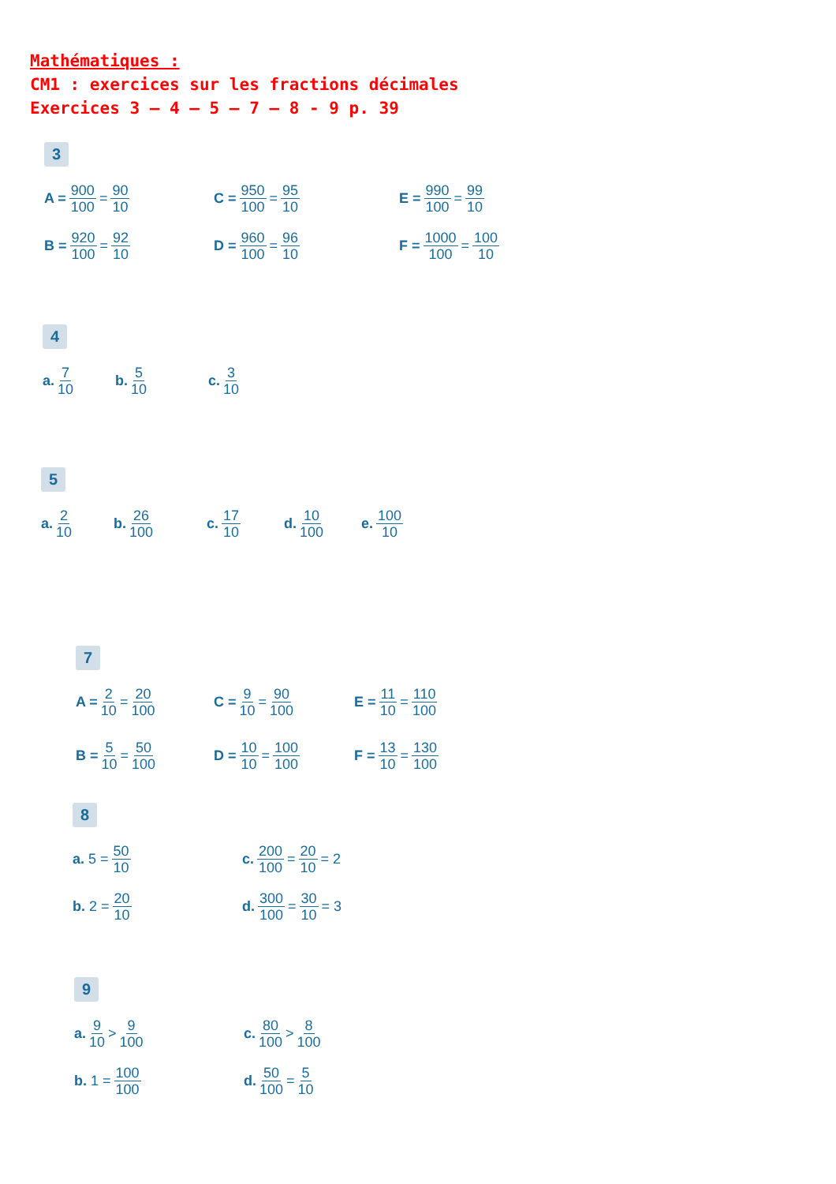Mathématiques :
CM1 : exercices sur les fractions décimales
Exercices 3 – 4 – 5 – 7 – 8 - 9 p. 39
3
A = 900 100 = 90 10
C = 950 100 = 95 10
E = 990 100 = 99 10
B = 920 100 = 92 10
D = 960 100 = 96 10
F = 1000 100 = 100 10
4
a. 7 10
b. 5 10
c. 3 10
5
a. 2 10
b. 26 100
c. 17 10
d. 10 100
e. 100 10
7
A = 2 10 = 20 100
C = 9 10 = 90 100
E = 11 10 = 110 100
B = 5 10 = 50 100
D = 10 10 = 100 100
F = 13 10 = 130 100
8
a. 5 = 50 10
c. 200 100 = 20 10 = 2
b. 2 = 20 10
d. 300 100 = 30 10 = 3
9
a. 9 10 > 9 100
c. 80 100 > 8 100
b. 1 = 100 100
d. 50 100 = 5 10